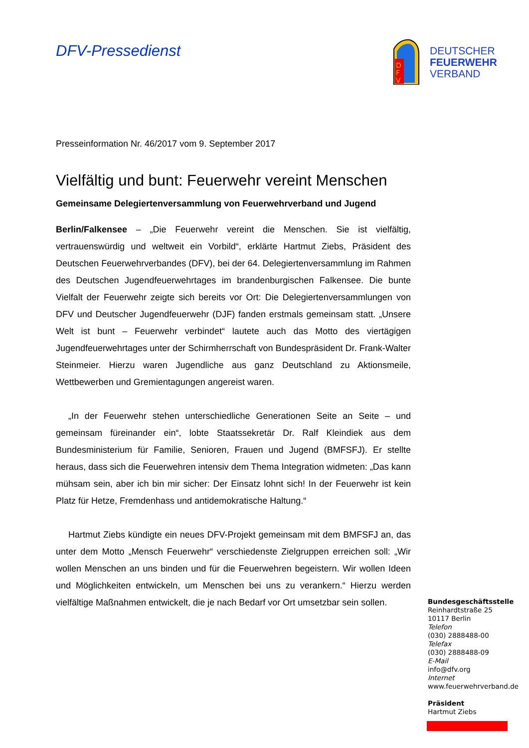DFV-Pressedienst
D
F
V
DEUTSCHER
FEUERWEHR
VERBAND
Presseinformation Nr. 46/2017 vom 9. September 2017
Vielfältig und bunt: Feuerwehr vereint Menschen
Gemeinsame Delegiertenversammlung von Feuerwehrverband und Jugend
Berlin/Falkensee – „Die Feuerwehr vereint die Menschen. Sie ist vielfältig, vertrauenswürdig und weltweit ein Vorbild“, erklärte Hartmut Ziebs, Präsident des Deutschen Feuerwehrverbandes (DFV), bei der 64. Delegiertenversammlung im Rahmen des Deutschen Jugendfeuerwehrtages im brandenburgischen Falkensee. Die bunte Vielfalt der Feuerwehr zeigte sich bereits vor Ort: Die Delegiertenversammlungen von DFV und Deutscher Jugendfeuerwehr (DJF) fanden erstmals gemeinsam statt. „Unsere Welt ist bunt – Feuerwehr verbindet“ lautete auch das Motto des viertägigen Jugendfeuerwehrtages unter der Schirmherrschaft von Bundespräsident Dr. Frank-Walter Steinmeier. Hierzu waren Jugendliche aus ganz Deutschland zu Aktionsmeile, Wettbewerben und Gremientagungen angereist waren.
„In der Feuerwehr stehen unterschiedliche Generationen Seite an Seite – und gemeinsam füreinander ein“, lobte Staatssekretär Dr. Ralf Kleindiek aus dem Bundesministerium für Familie, Senioren, Frauen und Jugend (BMFSFJ). Er stellte heraus, dass sich die Feuerwehren intensiv dem Thema Integration widmeten: „Das kann mühsam sein, aber ich bin mir sicher: Der Einsatz lohnt sich! In der Feuerwehr ist kein Platz für Hetze, Fremdenhass und antidemokratische Haltung.“
Hartmut Ziebs kündigte ein neues DFV-Projekt gemeinsam mit dem BMFSFJ an, das unter dem Motto „Mensch Feuerwehr“ verschiedenste Zielgruppen erreichen soll: „Wir wollen Menschen an uns binden und für die Feuerwehren begeistern. Wir wollen Ideen und Möglichkeiten entwickeln, um Menschen bei uns zu verankern.“ Hierzu werden vielfältige Maßnahmen entwickelt, die je nach Bedarf vor Ort umsetzbar sein sollen.
Bundesgeschäftsstelle
Reinhardtstraße 25
10117 Berlin
Telefon
(030) 2888488-00
Telefax
(030) 2888488-09
E-Mail
info@dfv.org
Internet
www.feuerwehrverband.de
Präsident
Hartmut Ziebs